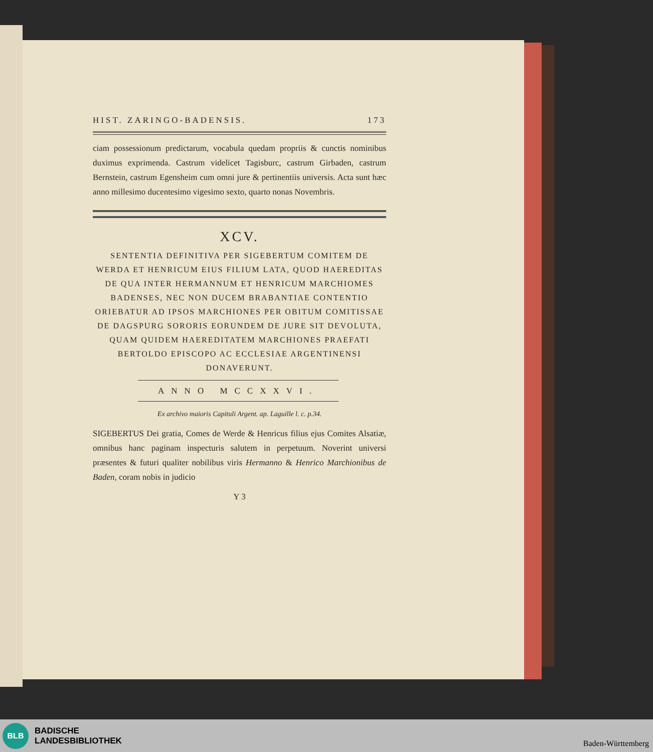HIST. ZARINGO-BADENSIS. 173
ciam possessionum predictarum, vocabula quedam propriis & cunctis nominibus duximus exprimenda. Castrum videlicet Tagisburc, castrum Girbaden, castrum Bernstein, castrum Egensheim cum omni jure & pertinentiis universis. Acta sunt hæc anno millesimo ducentesimo vigesimo sexto, quarto nonas Novembris.
XCV.
SENTENTIA DEFINITIVA PER SIGEBERTUM COMITEM DE WERDA ET HENRICUM EIUS FILIUM LATA, QUOD HAEREDITAS DE QUA INTER HERMANNUM ET HENRICUM MARCHIOMES BADENSES, NEC NON DUCEM BRABANTIAE CONTENTIO ORIEBATUR AD IPSOS MARCHIONES PER OBITUM COMITISSAE DE DAGSPURG SORORIS EORUNDEM DE JURE SIT DEVOLUTA, QUAM QUIDEM HAEREDITATEM MARCHIONES PRAEFATI BERTOLDO EPISCOPO AC ECCLESIAE ARGENTINENSI DONAVERUNT.
ANNO MCCXXVI.
Ex archivo maioris Capituli Argent. ap. Laguille l. c. p.34.
SIGEBERTUS Dei gratia, Comes de Werde & Henricus filius ejus Comites Alsatiæ, omnibus hanc paginam inspecturis salutem in perpetuum. Noverint universi præsentes & futuri qualiter nobilibus viris Hermanno & Henrico Marchionibus de Baden, coram nobis in judicio
Y 3
BLB
BADISCHE
LANDESBIBLIOTHEK
Baden-Württemberg